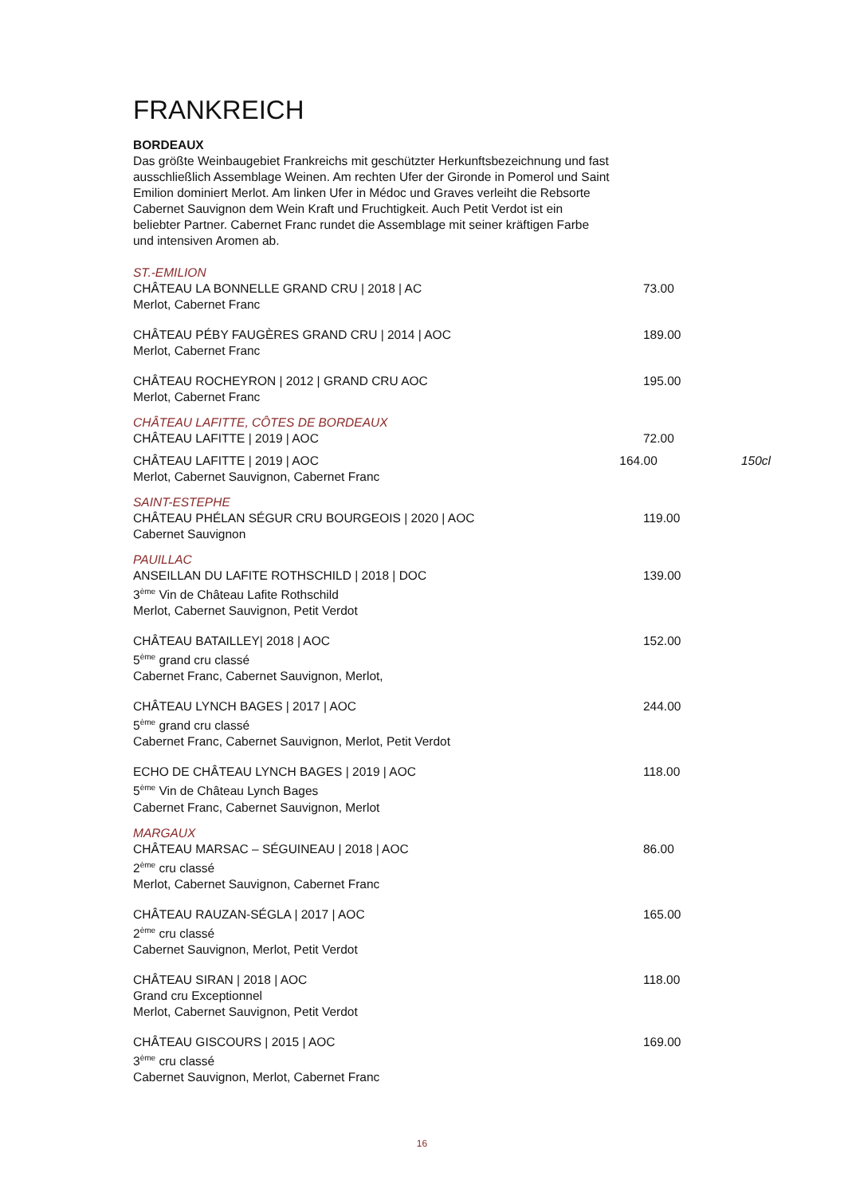FRANKREICH
BORDEAUX
Das größte Weinbaugebiet Frankreichs mit geschützter Herkunftsbezeichnung und fast ausschließlich Assemblage Weinen. Am rechten Ufer der Gironde in Pomerol und Saint Emilion dominiert Merlot. Am linken Ufer in Médoc und Graves verleiht die Rebsorte Cabernet Sauvignon dem Wein Kraft und Fruchtigkeit. Auch Petit Verdot ist ein beliebter Partner. Cabernet Franc rundet die Assemblage mit seiner kräftigen Farbe und intensiven Aromen ab.
ST.-EMILION
CHÂTEAU LA BONNELLE GRAND CRU | 2018 | AC
Merlot, Cabernet Franc
73.00
CHÂTEAU PÉBY FAUGÈRES GRAND CRU | 2014 | AOC
Merlot, Cabernet Franc
189.00
CHÂTEAU ROCHEYRON | 2012 | GRAND CRU AOC
Merlot, Cabernet Franc
195.00
CHÂTEAU LAFITTE, CÔTES DE BORDEAUX
CHÂTEAU LAFITTE | 2019 | AOC 72.00
CHÂTEAU LAFITTE | 2019 | AOC
Merlot, Cabernet Sauvignon, Cabernet Franc
164.00 150cl
SAINT-ESTEPHE
CHÂTEAU PHÉLAN SÉGUR CRU BOURGEOIS | 2020 | AOC
Cabernet Sauvignon
119.00
PAUILLAC
ANSEILLAN DU LAFITE ROTHSCHILD | 2018 | DOC
3<sup>ème</sup> Vin de Château Lafite Rothschild
Merlot, Cabernet Sauvignon, Petit Verdot
139.00
CHÂTEAU BATAILLEY| 2018 | AOC
5<sup>ème</sup> grand cru classé
Cabernet Franc, Cabernet Sauvignon, Merlot,
152.00
CHÂTEAU LYNCH BAGES | 2017 | AOC
5<sup>ème</sup> grand cru classé
Cabernet Franc, Cabernet Sauvignon, Merlot, Petit Verdot
244.00
ECHO DE CHÂTEAU LYNCH BAGES | 2019 | AOC
5<sup>ème</sup> Vin de Château Lynch Bages
Cabernet Franc, Cabernet Sauvignon, Merlot
118.00
MARGAUX
CHÂTEAU MARSAC – SÉGUINEAU | 2018 | AOC
2<sup>ème</sup> cru classé
Merlot, Cabernet Sauvignon, Cabernet Franc
86.00
CHÂTEAU RAUZAN-SÉGLA | 2017 | AOC
2<sup>ème</sup> cru classé
Cabernet Sauvignon, Merlot, Petit Verdot
165.00
CHÂTEAU SIRAN | 2018 | AOC
Grand cru Exceptionnel
Merlot, Cabernet Sauvignon, Petit Verdot
118.00
CHÂTEAU GISCOURS | 2015 | AOC
3<sup>ème</sup> cru classé
Cabernet Sauvignon, Merlot, Cabernet Franc
169.00
16